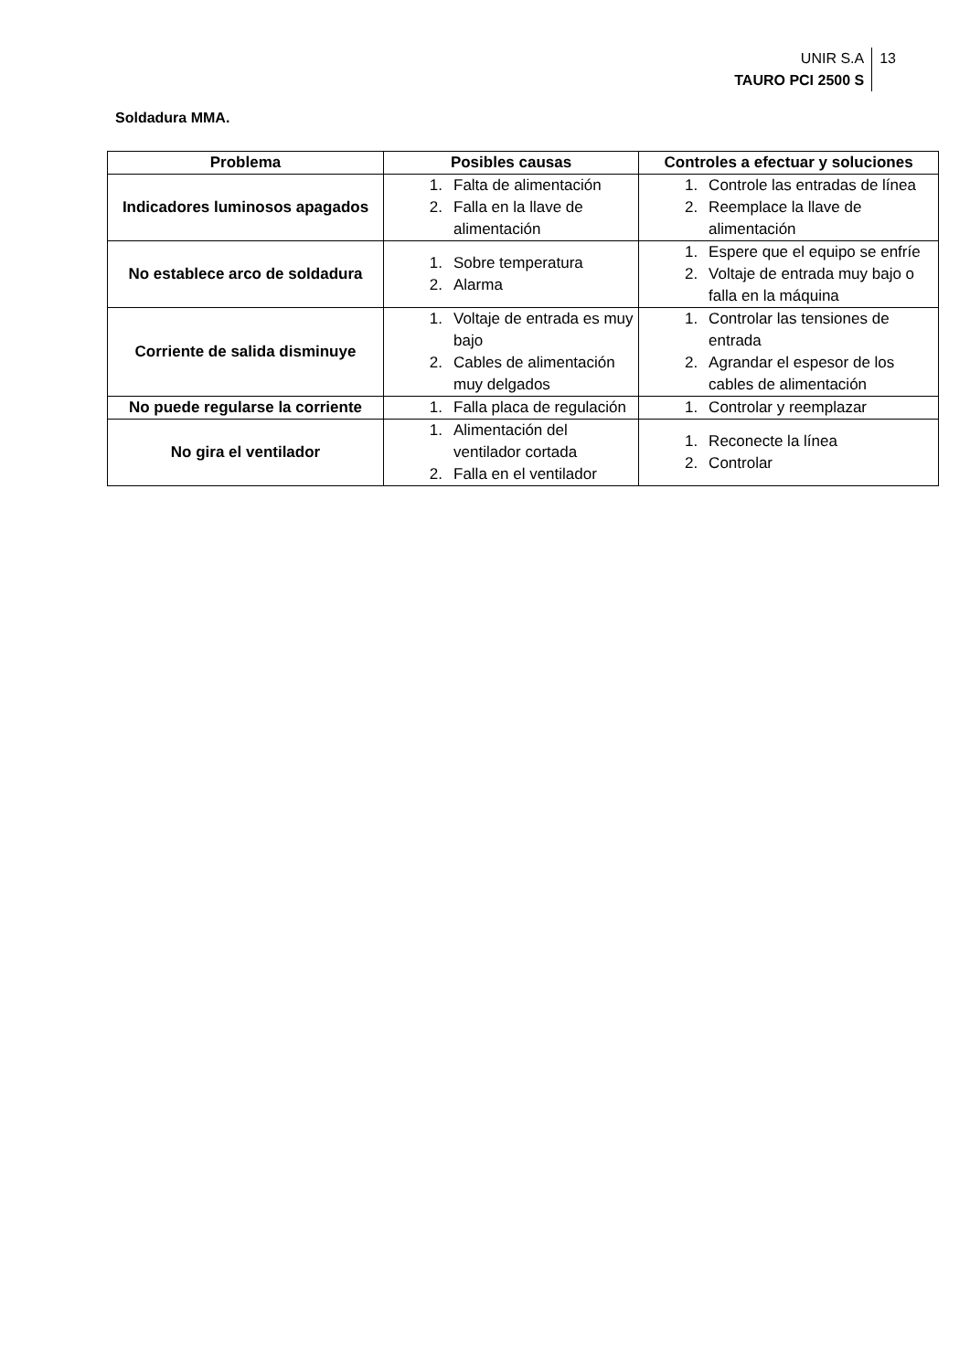UNIR S.A
TAURO PCI 2500 S
13
Soldadura MMA.
| Problema | Posibles causas | Controles a efectuar y soluciones |
| --- | --- | --- |
| Indicadores luminosos apagados | 1. Falta de alimentación 2. Falla en la llave de alimentación | 1. Controle las entradas de línea 2. Reemplace la llave de alimentación |
| No establece arco de soldadura | 1. Sobre temperatura 2. Alarma | 1. Espere que el equipo se enfríe 2. Voltaje de entrada muy bajo o falla en la máquina |
| Corriente de salida disminuye | 1. Voltaje de entrada es muy bajo 2. Cables de alimentación muy delgados | 1. Controlar las tensiones de entrada 2. Agrandar el espesor de los cables de alimentación |
| No puede regularse la corriente | 1. Falla placa de regulación | 1. Controlar y reemplazar |
| No gira el ventilador | 1. Alimentación del ventilador cortada 2. Falla en el ventilador | 1. Reconecte la línea 2. Controlar |